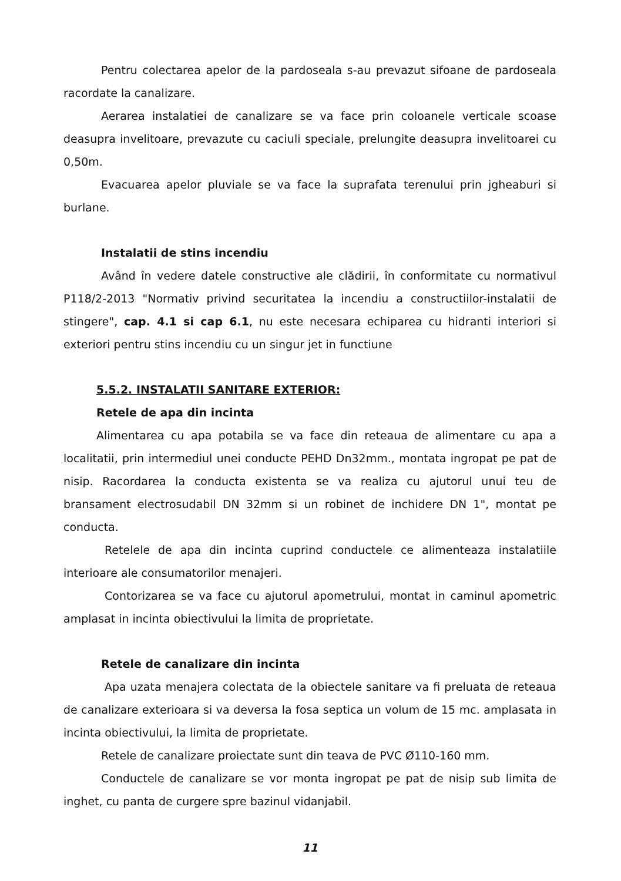Pentru colectarea apelor de la pardoseala s-au prevazut sifoane de pardoseala racordate la canalizare.
Aerarea instalatiei de canalizare se va face prin coloanele verticale scoase deasupra invelitoare, prevazute cu caciuli speciale, prelungite deasupra invelitoarei cu 0,50m.
Evacuarea apelor pluviale se va face la suprafata terenului prin jgheaburi si burlane.
Instalatii de stins incendiu
Având în vedere datele constructive ale clădirii, în conformitate cu normativul P118/2-2013 "Normativ privind securitatea la incendiu a constructiilor-instalatii de stingere", cap. 4.1 si cap 6.1, nu este necesara echiparea cu hidranti interiori si exteriori pentru stins incendiu cu un singur jet in functiune
5.5.2. INSTALATII SANITARE EXTERIOR:
Retele de apa din incinta
Alimentarea cu apa potabila se va face din reteaua de alimentare cu apa a localitatii, prin intermediul unei conducte PEHD Dn32mm., montata ingropat pe pat de nisip. Racordarea la conducta existenta se va realiza cu ajutorul unui teu de bransament electrosudabil DN 32mm si un robinet de inchidere DN 1", montat pe conducta.
Retelele de apa din incinta cuprind conductele ce alimenteaza instalatiile interioare ale consumatorilor menajeri.
Contorizarea se va face cu ajutorul apometrului, montat in caminul apometric amplasat in incinta obiectivului la limita de proprietate.
Retele de canalizare din incinta
Apa uzata menajera colectata de la obiectele sanitare va fi preluata de reteaua de canalizare exterioara si va deversa la fosa septica un volum de 15 mc. amplasata in incinta obiectivului, la limita de proprietate.
Retele de canalizare proiectate sunt din teava de PVC Ø110-160 mm.
Conductele de canalizare se vor monta ingropat pe pat de nisip sub limita de inghet, cu panta de curgere spre bazinul vidanjabil.
11